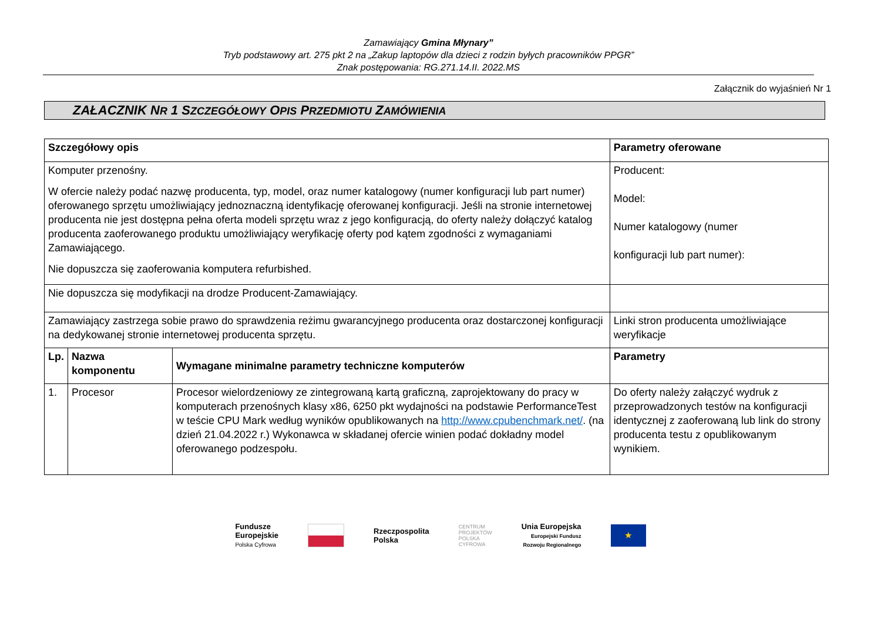Zamawiający Gmina Młynary”
Tryb podstawowy art. 275 pkt 2 na „Zakup laptopów dla dzieci z rodzin byłych pracowników PPGR”
Znak postępowania: RG.271.14.II. 2022.MS
Załącznik do wyjaśnień Nr 1
ZAŁACZNIK NR 1 SZCZEGÓŁOWY OPIS PRZEDMIOTU ZAMÓWIENIA
| Szczegółowy opis | | | Parametry oferowane |
| --- | --- | --- | --- |
| Komputer przenośny. W ofercie należy podać nazwę producenta, typ, model, oraz numer katalogowy (numer konfiguracji lub part numer) oferowanego sprzętu umożliwiający jednoznaczną identyfikację oferowanej konfiguracji. Jeśli na stronie internetowej producenta nie jest dostępna pełna oferta modeli sprzętu wraz z jego konfiguracją, do oferty należy dołączyć katalog producenta zaoferowanego produktu umożliwiający weryfikację oferty pod kątem zgodności z wymaganiami Zamawiającego. Nie dopuszcza się zaoferowania komputera refurbished. | | | Producent: Model: Numer katalogowy (numer konfiguracji lub part numer): |
| Nie dopuszcza się modyfikacji na drodze Producent-Zamawiający. | | | |
| Zamawiający zastrzega sobie prawo do sprawdzenia reżimu gwarancyjnego producenta oraz dostarczonej konfiguracji na dedykowanej stronie internetowej producenta sprzętu. | | | Linki stron producenta umożliwiające weryfikacje |
| Lp. | Nazwa komponentu | Wymagane minimalne parametry techniczne komputerów | Parametry |
| 1. | Procesor | Procesor wielordzeniowy ze zintegrowaną kartą graficzną, zaprojektowany do pracy w komputerach przenośnych klasy x86, 6250 pkt wydajności na podstawie PerformanceTest w teście CPU Mark według wyników opublikowanych na http://www.cpubenchmark.net/ . (na dzień 21.04.2022 r.) Wykonawca w składanej ofercie winien podać dokładny model oferowanego podzespołu. | Do oferty należy załączyć wydruk z przeprowadzonych testów na konfiguracji identycznej z zaoferowaną lub link do strony producenta testu z opublikowanym wynikiem. |
Fundusze
Europejskie
Polska Cyfrowa
Rzeczpospolita
Polska
CENTRUM
PROJEKTÓW
POLSKA
CYFROWA
Unia Europejska
Europejski Fundusz
Rozwoju Regionalnego
★